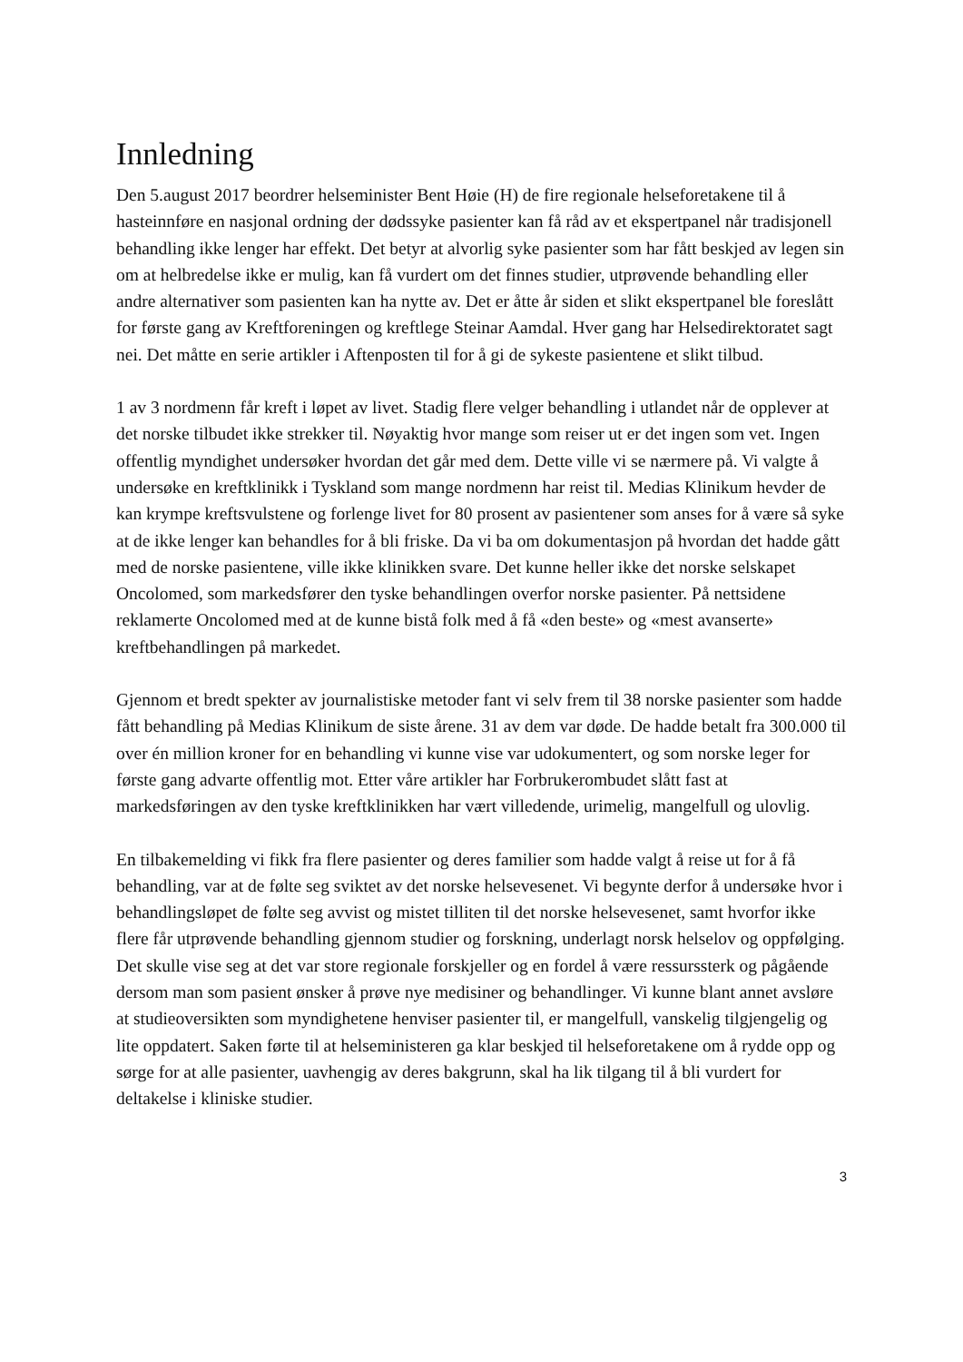Innledning
Den 5.august 2017 beordrer helseminister Bent Høie (H) de fire regionale helseforetakene til å hasteinnføre en nasjonal ordning der dødssyke pasienter kan få råd av et ekspertpanel når tradisjonell behandling ikke lenger har effekt. Det betyr at alvorlig syke pasienter som har fått beskjed av legen sin om at helbredelse ikke er mulig, kan få vurdert om det finnes studier, utprøvende behandling eller andre alternativer som pasienten kan ha nytte av. Det er åtte år siden et slikt ekspertpanel ble foreslått for første gang av Kreftforeningen og kreftlege Steinar Aamdal. Hver gang har Helsedirektoratet sagt nei. Det måtte en serie artikler i Aftenposten til for å gi de sykeste pasientene et slikt tilbud.
1 av 3 nordmenn får kreft i løpet av livet. Stadig flere velger behandling i utlandet når de opplever at det norske tilbudet ikke strekker til. Nøyaktig hvor mange som reiser ut er det ingen som vet. Ingen offentlig myndighet undersøker hvordan det går med dem. Dette ville vi se nærmere på. Vi valgte å undersøke en kreftklinikk i Tyskland som mange nordmenn har reist til. Medias Klinikum hevder de kan krympe kreftsvulstene og forlenge livet for 80 prosent av pasientener som anses for å være så syke at de ikke lenger kan behandles for å bli friske. Da vi ba om dokumentasjon på hvordan det hadde gått med de norske pasientene, ville ikke klinikken svare. Det kunne heller ikke det norske selskapet Oncolomed, som markedsfører den tyske behandlingen overfor norske pasienter. På nettsidene reklamerte Oncolomed med at de kunne bistå folk med å få «den beste» og «mest avanserte» kreftbehandlingen på markedet.
Gjennom et bredt spekter av journalistiske metoder fant vi selv frem til 38 norske pasienter som hadde fått behandling på Medias Klinikum de siste årene. 31 av dem var døde. De hadde betalt fra 300.000 til over én million kroner for en behandling vi kunne vise var udokumentert, og som norske leger for første gang advarte offentlig mot. Etter våre artikler har Forbrukerombudet slått fast at markedsføringen av den tyske kreftklinikken har vært villedende, urimelig, mangelfull og ulovlig.
En tilbakemelding vi fikk fra flere pasienter og deres familier som hadde valgt å reise ut for å få behandling, var at de følte seg sviktet av det norske helsevesenet. Vi begynte derfor å undersøke hvor i behandlingsløpet de følte seg avvist og mistet tilliten til det norske helsevesenet, samt hvorfor ikke flere får utprøvende behandling gjennom studier og forskning, underlagt norsk helselov og oppfølging. Det skulle vise seg at det var store regionale forskjeller og en fordel å være ressurssterk og pågående dersom man som pasient ønsker å prøve nye medisiner og behandlinger. Vi kunne blant annet avsløre at studieoversikten som myndighetene henviser pasienter til, er mangelfull, vanskelig tilgjengelig og lite oppdatert. Saken førte til at helseministeren ga klar beskjed til helseforetakene om å rydde opp og sørge for at alle pasienter, uavhengig av deres bakgrunn, skal ha lik tilgang til å bli vurdert for deltakelse i kliniske studier.
3